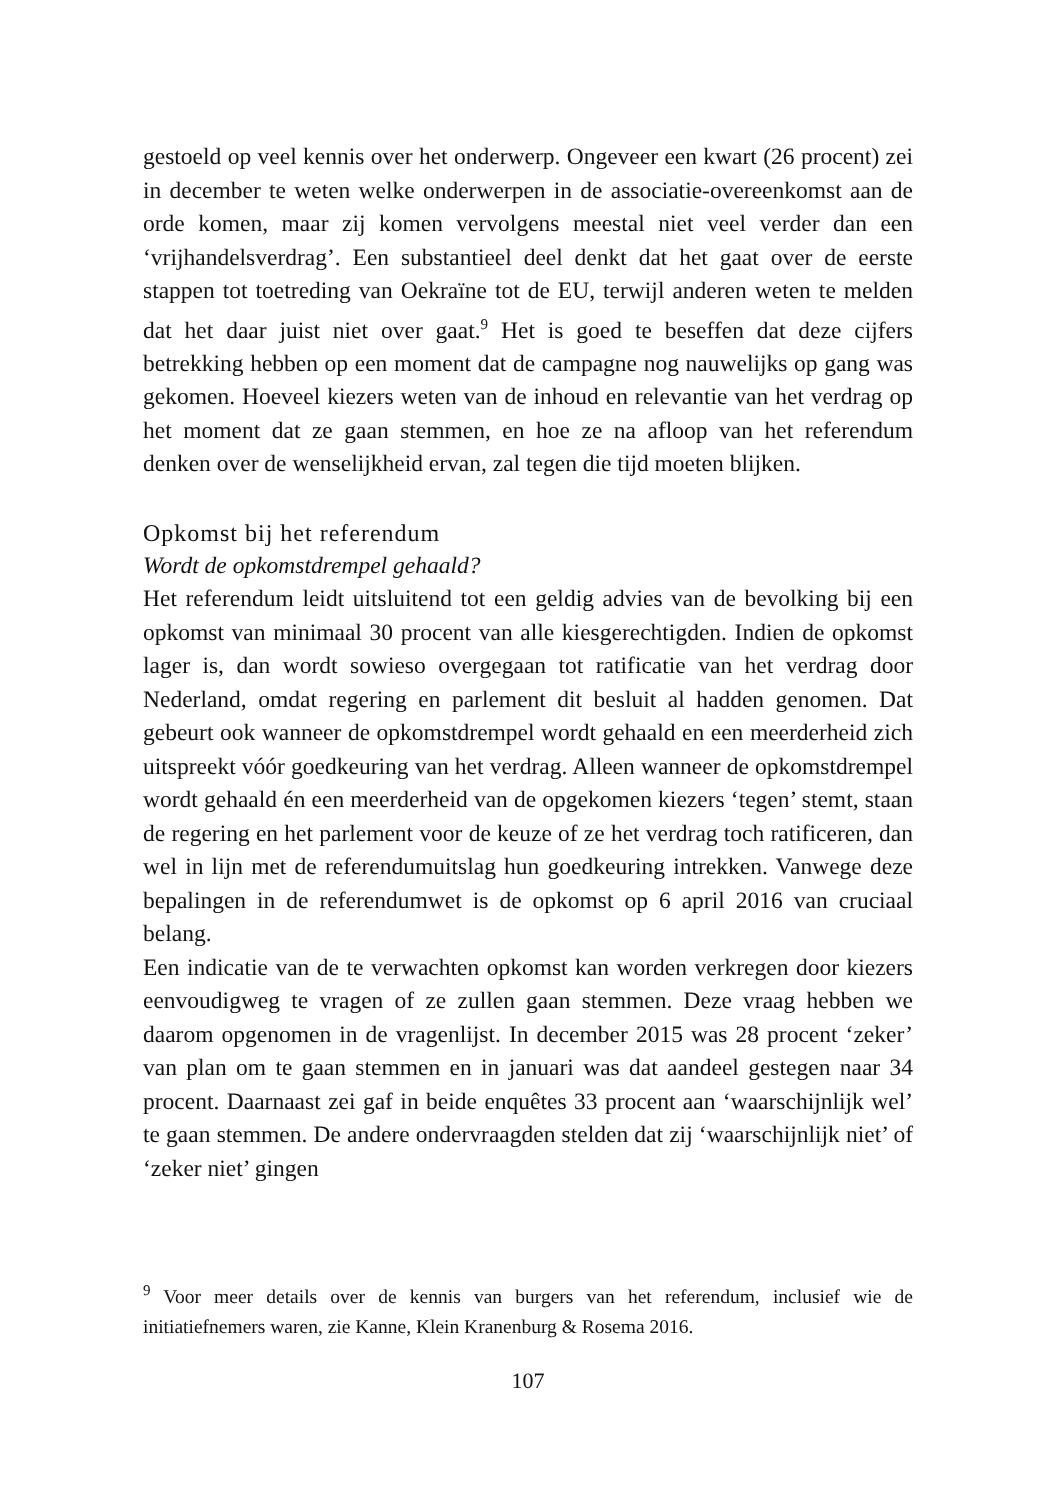gestoeld op veel kennis over het onderwerp. Ongeveer een kwart (26 procent) zei in december te weten welke onderwerpen in de associatie-overeenkomst aan de orde komen, maar zij komen vervolgens meestal niet veel verder dan een ‘vrijhandelsverdrag’. Een substantieel deel denkt dat het gaat over de eerste stappen tot toetreding van Oekraïne tot de EU, terwijl anderen weten te melden dat het daar juist niet over gaat.<sup>9</sup> Het is goed te beseffen dat deze cijfers betrekking hebben op een moment dat de campagne nog nauwelijks op gang was gekomen. Hoeveel kiezers weten van de inhoud en relevantie van het verdrag op het moment dat ze gaan stemmen, en hoe ze na afloop van het referendum denken over de wenselijkheid ervan, zal tegen die tijd moeten blijken.
Opkomst bij het referendum
Wordt de opkomstdrempel gehaald?
Het referendum leidt uitsluitend tot een geldig advies van de bevolking bij een opkomst van minimaal 30 procent van alle kiesgerechtigden. Indien de opkomst lager is, dan wordt sowieso overgegaan tot ratificatie van het verdrag door Nederland, omdat regering en parlement dit besluit al hadden genomen. Dat gebeurt ook wanneer de opkomstdrempel wordt gehaald en een meerderheid zich uitspreekt vóór goedkeuring van het verdrag. Alleen wanneer de opkomstdrempel wordt gehaald én een meerderheid van de opgekomen kiezers ‘tegen’ stemt, staan de regering en het parlement voor de keuze of ze het verdrag toch ratificeren, dan wel in lijn met de referendumuitslag hun goedkeuring intrekken. Vanwege deze bepalingen in de referendumwet is de opkomst op 6 april 2016 van cruciaal belang.
Een indicatie van de te verwachten opkomst kan worden verkregen door kiezers eenvoudigweg te vragen of ze zullen gaan stemmen. Deze vraag hebben we daarom opgenomen in de vragenlijst. In december 2015 was 28 procent ‘zeker’ van plan om te gaan stemmen en in januari was dat aandeel gestegen naar 34 procent. Daarnaast zei gaf in beide enquêtes 33 procent aan ‘waarschijnlijk wel’ te gaan stemmen. De andere ondervraagden stelden dat zij ‘waarschijnlijk niet’ of ‘zeker niet’ gingen
<sup>9</sup> Voor meer details over de kennis van burgers van het referendum, inclusief wie de initiatiefnemers waren, zie Kanne, Klein Kranenburg & Rosema 2016.
107